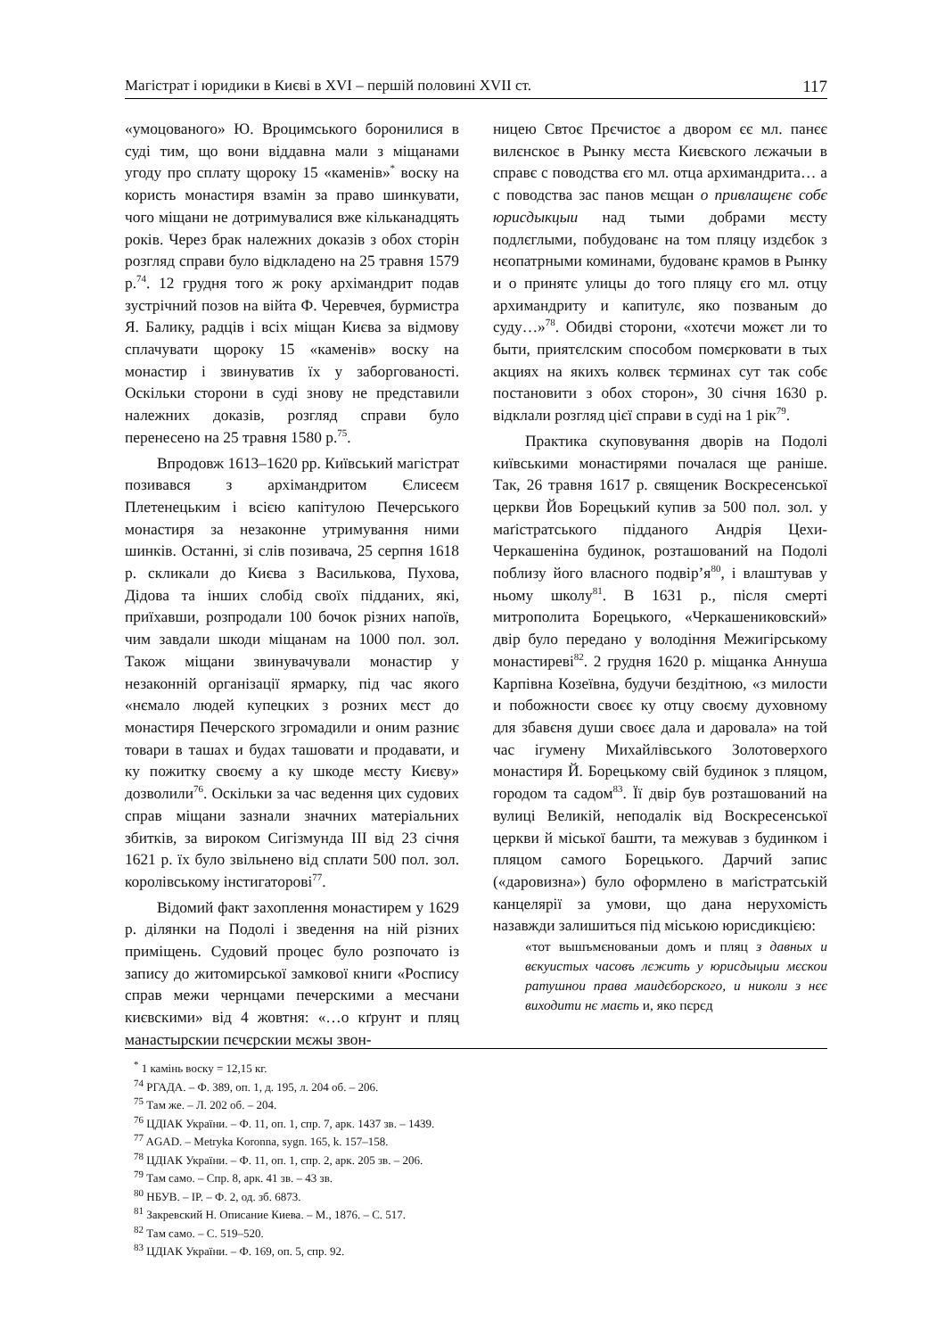Магістрат і юридики в Києві в XVI – першій половині XVII ст. 117
«умоцованого» Ю. Вроцимського боронилися в суді тим, що вони віддавна мали з міщанами угоду про сплату щороку 15 «каменів»<sup>*</sup> воску на користь монастиря взамін за право шинкувати, чого міщани не дотримувалися вже кільканадцять років. Через брак належних доказів з обох сторін розгляд справи було відкладено на 25 травня 1579 р.<sup>74</sup>. 12 грудня того ж року архімандрит подав зустрічний позов на війта Ф. Черевчея, бурмистра Я. Балику, радців і всіх міщан Києва за відмову сплачувати щороку 15 «каменів» воску на монастир і звинуватив їх у заборгованості. Оскільки сторони в суді знову не представили належних доказів, розгляд справи було перенесено на 25 травня 1580 р.<sup>75</sup>.
Впродовж 1613–1620 рр. Київський магістрат позивався з архімандритом Єлисеєм Плетенецьким і всією капітулою Печерського монастиря за незаконне утримування ними шинків. Останні, зі слів позивача, 25 серпня 1618 р. скликали до Києва з Василькова, Пухова, Дідова та інших слобід своїх підданих, які, приїхавши, розпродали 100 бочок різних напоїв, чим завдали шкоди міщанам на 1000 пол. зол. Також міщани звинувачували монастир у незаконній організації ярмарку, під час якого «нємало людей купецких з розних мєст до монастиря Печерского згромадили и оним разниє товари в ташах и будах ташовати и продавати, и ку пожитку своєму а ку шкоде мєсту Києву» дозволили<sup>76</sup>. Оскільки за час ведення цих судових справ міщани зазнали значних матеріальних збитків, за вироком Сигізмунда III від 23 січня 1621 р. їх було звільнено від сплати 500 пол. зол. королівському інстигаторові<sup>77</sup>.
Відомий факт захоплення монастирем у 1629 р. ділянки на Подолі і зведення на ній різних приміщень. Судовий процес було розпочато із запису до житомирської замкової книги «Роспису справ межи чернцами печерскими а месчани києвскими» від 4 жовтня: «…о кґрунт и пляц манастырскии пєчєрскии мєжы звон-
ницею Свтоє Прєчистоє а двором єє мл. панєє вилєнскоє в Рынку мєста Києвского лєжачыи в справє с поводства єго мл. отца архимандрита… а с поводства зас панов мєщан о привлащєнє собє юрисдыкцыи над тыми добрами мєсту подлєглыми, побудованє на том пляцу издєбок з нєопатрными коминами, будованє крамов в Рынку и о принятє улицы до того пляцу єго мл. отцу архимандриту и капитулє, яко позваным до суду…»<sup>78</sup>. Обидві сторони, «хотєчи можєт ли то быти, приятєлским способом помєрковати в тых акциях на якихъ колвєк тєрминах сут так собє постановити з обох сторон», 30 січня 1630 р. відклали розгляд цієї справи в суді на 1 рік<sup>79</sup>.
Практика скуповування дворів на Подолі київськими монастирями почалася ще раніше. Так, 26 травня 1617 р. священик Воскресенської церкви Йов Борецький купив за 500 пол. зол. у маґістратського підданого Андрія Цехи-Черкашеніна будинок, розташований на Подолі поблизу його власного подвір’я<sup>80</sup>, і влаштував у ньому школу<sup>81</sup>. В 1631 р., після смерті митрополита Борецького, «Черкашениковский» двір було передано у володіння Межигірському монастиреві<sup>82</sup>. 2 грудня 1620 р. міщанка Аннуша Карпівна Козеївна, будучи бездітною, «з милости и побожности своєє ку отцу своєму духовному для збавєня души своєє дала и даровала» на той час ігумену Михайлівського Золотоверхого монастиря Й. Борецькому свій будинок з пляцом, городом та садом<sup>83</sup>. Її двір був розташований на вулиці Великій, неподалік від Воскресенської церкви й міської башти, та межував з будинком і пляцом самого Борецького. Дарчий запис («даровизна») було оформлено в маґістратській канцелярії за умови, що дана нерухомість назавжди залишиться під міською юрисдикцією:
«тот вышъмєнованыи домъ и пляц з давных и вєкуистых часовъ лєжить у юрисдыцыи мєскои ратушнои права маидєборского, и николи з нєє виходити нє маєть и, яко пєрєд
<sup>*</sup> 1 камінь воску = 12,15 кг.
<sup>74</sup> РГАДА. – Ф. 389, оп. 1, д. 195, л. 204 об. – 206.
<sup>75</sup> Там же. – Л. 202 об. – 204.
<sup>76</sup> ЦДІАК України. – Ф. 11, оп. 1, спр. 7, арк. 1437 зв. – 1439.
<sup>77</sup> AGAD. – Metryka Koronna, sygn. 165, k. 157–158.
<sup>78</sup> ЦДІАК України. – Ф. 11, оп. 1, спр. 2, арк. 205 зв. – 206.
<sup>79</sup> Там само. – Спр. 8, арк. 41 зв. – 43 зв.
<sup>80</sup> НБУВ. – ІР. – Ф. 2, од. зб. 6873.
<sup>81</sup> Закревский Н. Описание Киева. – М., 1876. – С. 517.
<sup>82</sup> Там само. – С. 519–520.
<sup>83</sup> ЦДІАК України. – Ф. 169, оп. 5, спр. 92.